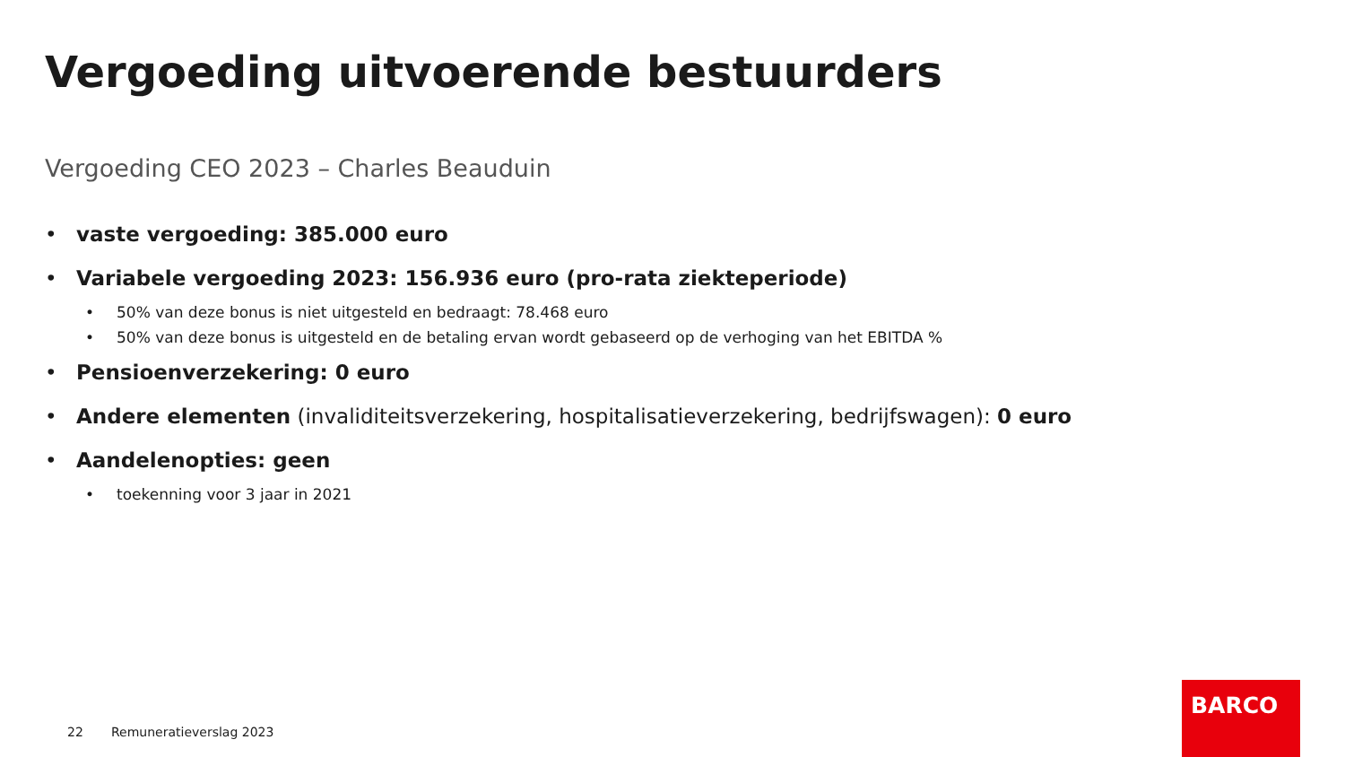Vergoeding uitvoerende bestuurders
Vergoeding CEO 2023 – Charles Beauduin
• vaste vergoeding: 385.000 euro
• Variabele vergoeding 2023: 156.936 euro (pro-rata ziekteperiode)
• 50% van deze bonus is niet uitgesteld en bedraagt: 78.468 euro
• 50% van deze bonus is uitgesteld en de betaling ervan wordt gebaseerd op de verhoging van het EBITDA %
• Pensioenverzekering: 0 euro
• Andere elementen (invaliditeitsverzekering, hospitalisatieverzekering, bedrijfswagen): 0 euro
• Aandelenopties: geen
• toekenning voor 3 jaar in 2021
22 Remuneratieverslag 2023
BARCO